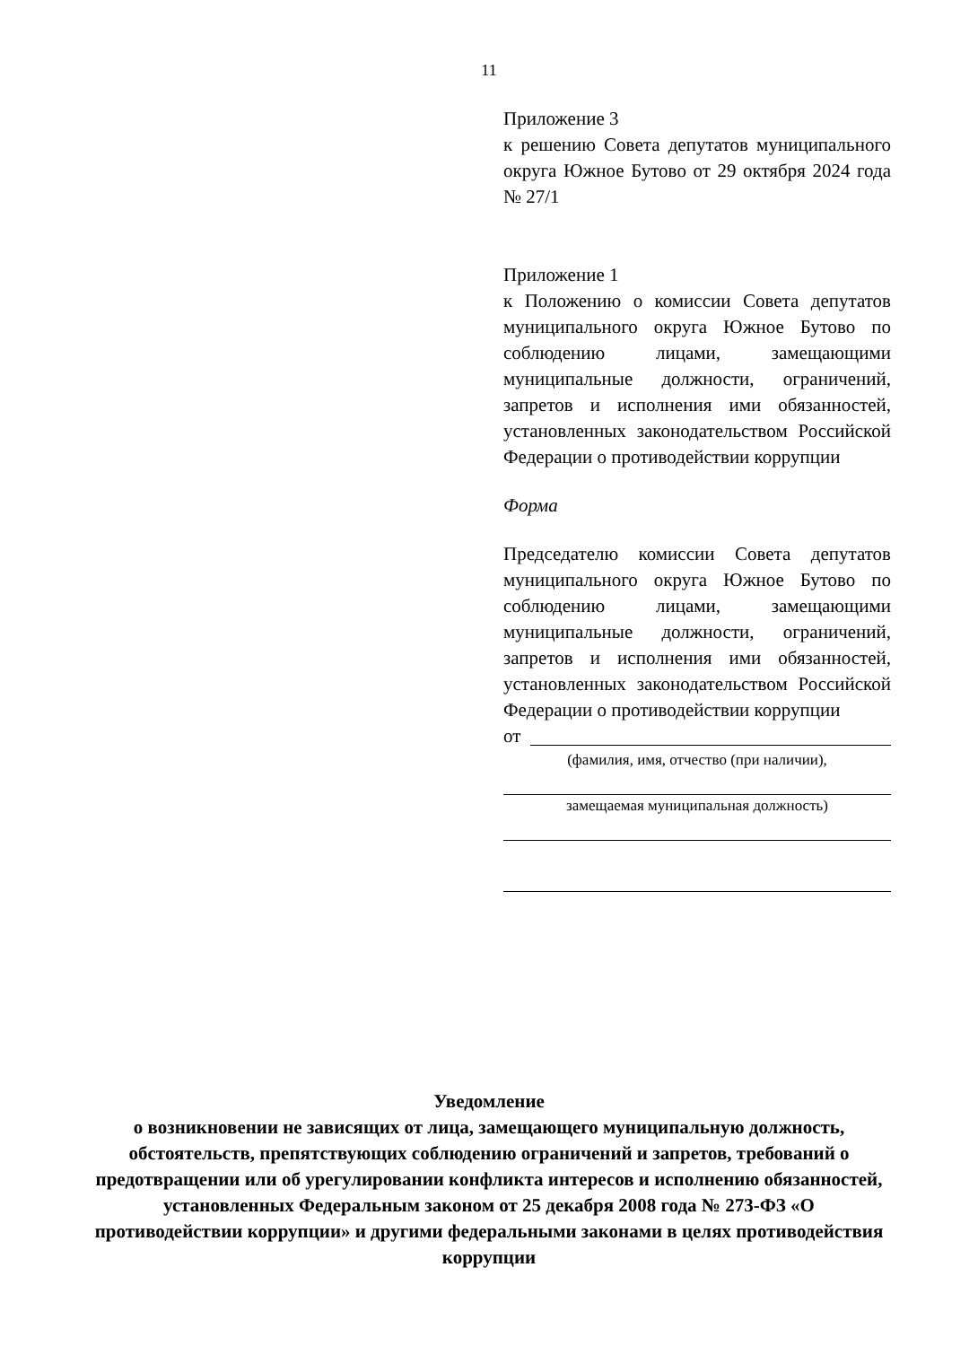11
Приложение 3
к решению Совета депутатов муниципального округа Южное Бутово от 29 октября 2024 года № 27/1
Приложение 1
к Положению о комиссии Совета депутатов муниципального округа Южное Бутово по соблюдению лицами, замещающими муниципальные должности, ограничений, запретов и исполнения ими обязанностей, установленных законодательством Российской Федерации о противодействии коррупции
Форма
Председателю комиссии Совета депутатов муниципального округа Южное Бутово по соблюдению лицами, замещающими муниципальные должности, ограничений, запретов и исполнения ими обязанностей, установленных законодательством Российской Федерации о противодействии коррупции
от
(фамилия, имя, отчество (при наличии),
замещаемая муниципальная должность)
Уведомление
о возникновении не зависящих от лица, замещающего муниципальную должность, обстоятельств, препятствующих соблюдению ограничений и запретов, требований о предотвращении или об урегулировании конфликта интересов и исполнению обязанностей, установленных Федеральным законом от 25 декабря 2008 года № 273-ФЗ «О противодействии коррупции» и другими федеральными законами в целях противодействия коррупции